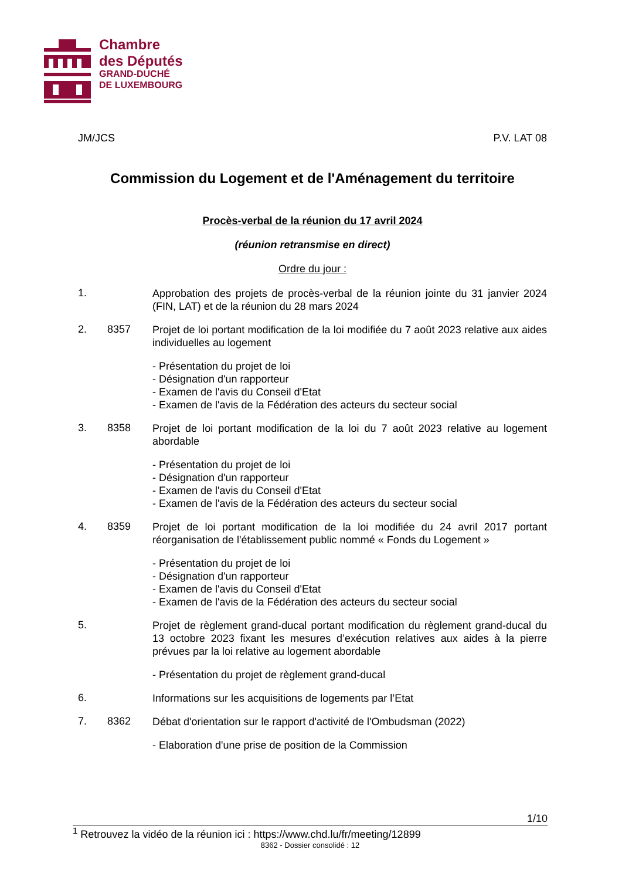Chambre
des Députés
GRAND-DUCHÉ
DE LUXEMBOURG
JM/JCS P.V. LAT 08
Commission du Logement et de l'Aménagement du territoire
Procès-verbal de la réunion du 17 avril 2024
(réunion retransmise en direct)
Ordre du jour :
1. Approbation des projets de procès-verbal de la réunion jointe du 31 janvier 2024 (FIN, LAT) et de la réunion du 28 mars 2024
2. 8357 Projet de loi portant modification de la loi modifiée du 7 août 2023 relative aux aides individuelles au logement
- Présentation du projet de loi
- Désignation d'un rapporteur
- Examen de l'avis du Conseil d'Etat
- Examen de l'avis de la Fédération des acteurs du secteur social
3. 8358 Projet de loi portant modification de la loi du 7 août 2023 relative au logement abordable
- Présentation du projet de loi
- Désignation d'un rapporteur
- Examen de l'avis du Conseil d'Etat
- Examen de l'avis de la Fédération des acteurs du secteur social
4. 8359 Projet de loi portant modification de la loi modifiée du 24 avril 2017 portant réorganisation de l'établissement public nommé « Fonds du Logement »
- Présentation du projet de loi
- Désignation d'un rapporteur
- Examen de l'avis du Conseil d'Etat
- Examen de l'avis de la Fédération des acteurs du secteur social
5. Projet de règlement grand-ducal portant modification du règlement grand-ducal du 13 octobre 2023 fixant les mesures d’exécution relatives aux aides à la pierre prévues par la loi relative au logement abordable
- Présentation du projet de règlement grand-ducal
6. Informations sur les acquisitions de logements par l’Etat
7. 8362 Débat d'orientation sur le rapport d'activité de l'Ombudsman (2022)
- Elaboration d'une prise de position de la Commission
1/10
<sup>1</sup> Retrouvez la vidéo de la réunion ici : https://www.chd.lu/fr/meeting/12899
8362 - Dossier consolidé : 12